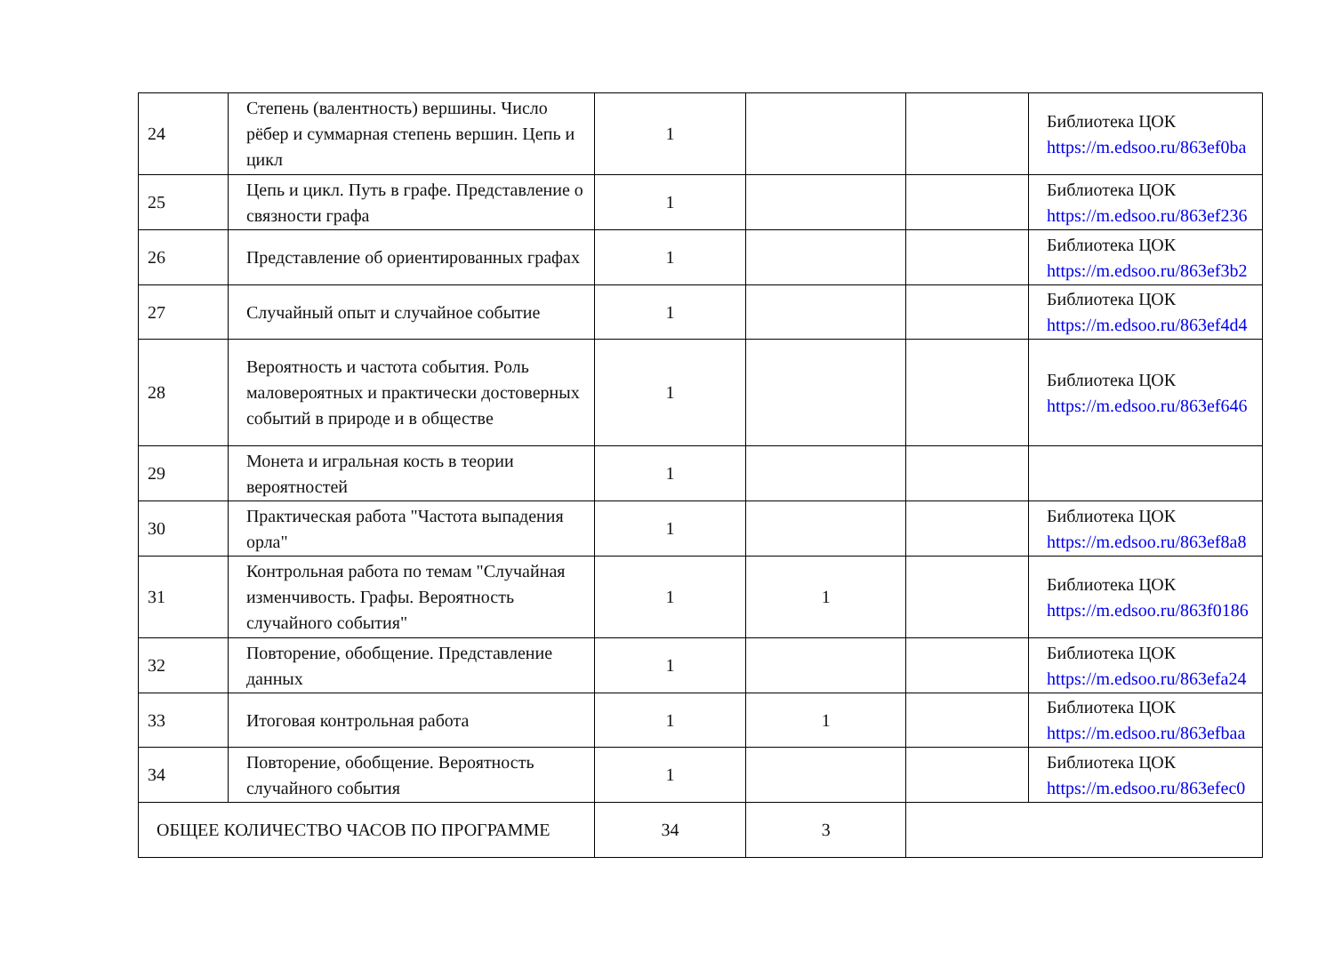| 24 | Степень (валентность) вершины. Число рёбер и суммарная степень вершин. Цепь и цикл | 1 | | | Библиотека ЦОК https://m.edsoo.ru/863ef0ba |
| 25 | Цепь и цикл. Путь в графе. Представление о связности графа | 1 | | | Библиотека ЦОК https://m.edsoo.ru/863ef236 |
| 26 | Представление об ориентированных графах | 1 | | | Библиотека ЦОК https://m.edsoo.ru/863ef3b2 |
| 27 | Случайный опыт и случайное событие | 1 | | | Библиотека ЦОК https://m.edsoo.ru/863ef4d4 |
| 28 | Вероятность и частота события. Роль маловероятных и практически достоверных событий в природе и в обществе | 1 | | | Библиотека ЦОК https://m.edsoo.ru/863ef646 |
| 29 | Монета и игральная кость в теории вероятностей | 1 | | | |
| 30 | Практическая работа "Частота выпадения орла" | 1 | | | Библиотека ЦОК https://m.edsoo.ru/863ef8a8 |
| 31 | Контрольная работа по темам "Случайная изменчивость. Графы. Вероятность случайного события" | 1 | 1 | | Библиотека ЦОК https://m.edsoo.ru/863f0186 |
| 32 | Повторение, обобщение. Представление данных | 1 | | | Библиотека ЦОК https://m.edsoo.ru/863efa24 |
| 33 | Итоговая контрольная работа | 1 | 1 | | Библиотека ЦОК https://m.edsoo.ru/863efbaa |
| 34 | Повторение, обобщение. Вероятность случайного события | 1 | | | Библиотека ЦОК https://m.edsoo.ru/863efec0 |
| ОБЩЕЕ КОЛИЧЕСТВО ЧАСОВ ПО ПРОГРАММЕ | | 34 | 3 | | |